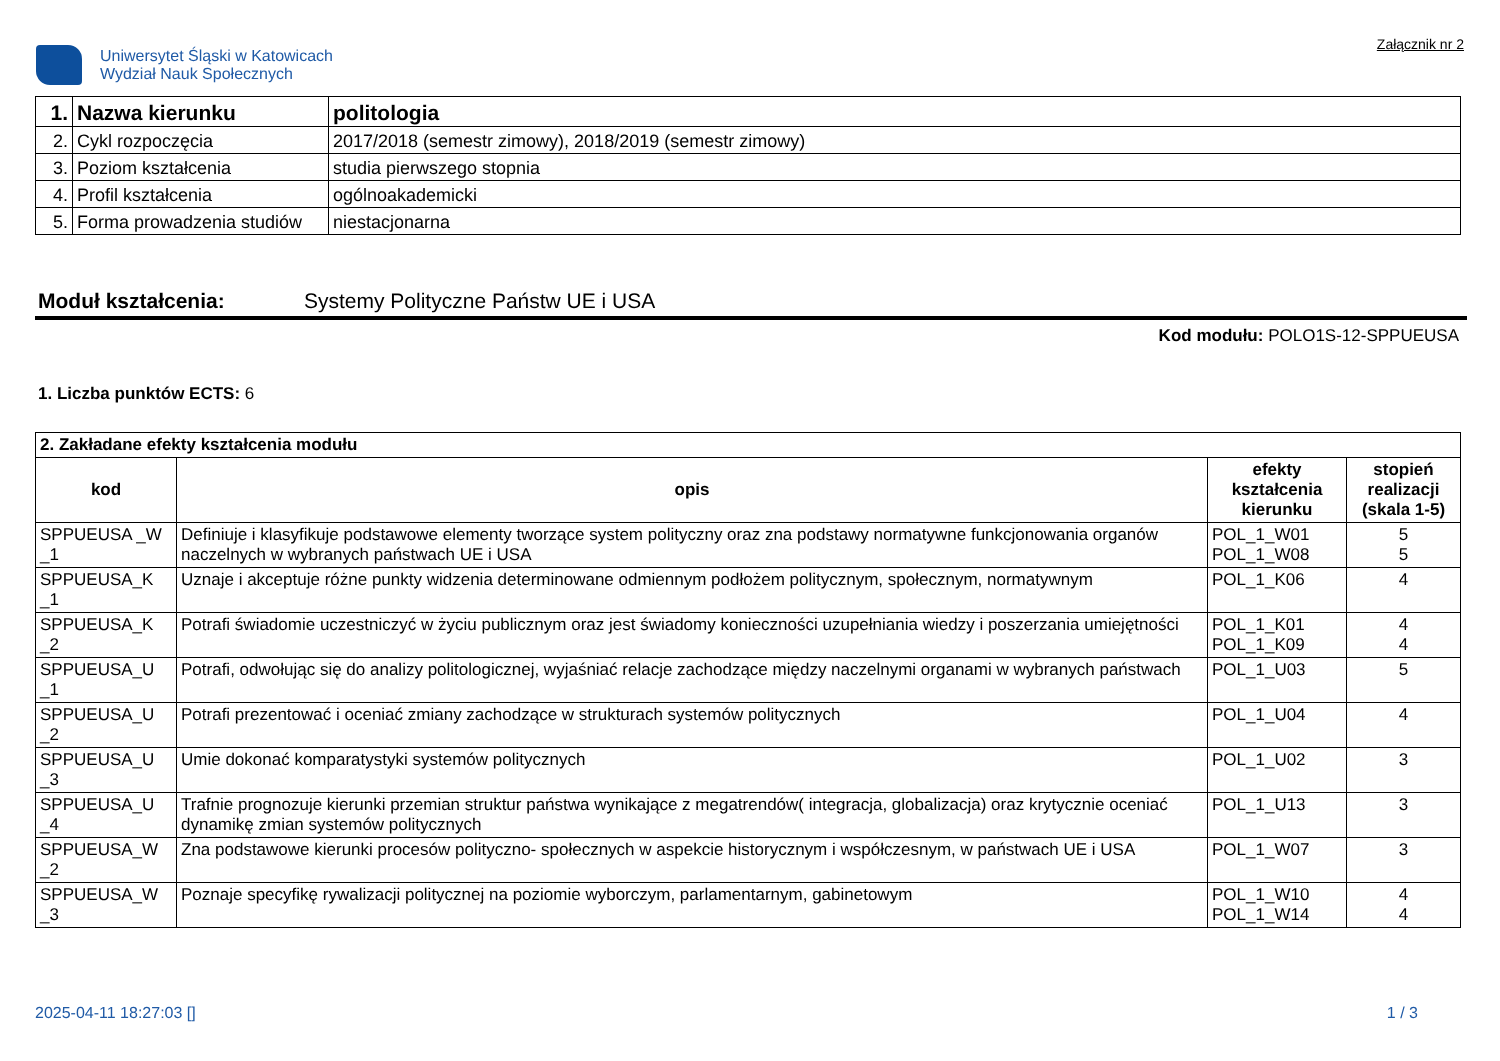Uniwersytet Śląski w Katowicach
Wydział Nauk Społecznych
Załącznik nr 2
| 1. | Nazwa kierunku | politologia |
| 2. | Cykl rozpoczęcia | 2017/2018 (semestr zimowy), 2018/2019 (semestr zimowy) |
| 3. | Poziom kształcenia | studia pierwszego stopnia |
| 4. | Profil kształcenia | ogólnoakademicki |
| 5. | Forma prowadzenia studiów | niestacjonarna |
Moduł kształcenia: Systemy Polityczne Państw UE i USA
Kod modułu: POLO1S-12-SPPUEUSA
1. Liczba punktów ECTS: 6
| 2. Zakładane efekty kształcenia modułu | | | |
| kod | opis | efekty kształcenia kierunku | stopień realizacji (skala 1-5) |
| SPPUEUSA _W _1 | Definiuje i klasyfikuje podstawowe elementy tworzące system polityczny oraz zna podstawy normatywne funkcjonowania organów naczelnych w wybranych państwach UE i USA | POL_1_W01 POL_1_W08 | 5 5 |
| SPPUEUSA_K _1 | Uznaje i akceptuje różne punkty widzenia determinowane odmiennym podłożem politycznym, społecznym, normatywnym | POL_1_K06 | 4 |
| SPPUEUSA_K _2 | Potrafi świadomie uczestniczyć w życiu publicznym oraz jest świadomy konieczności uzupełniania wiedzy i poszerzania umiejętności | POL_1_K01 POL_1_K09 | 4 4 |
| SPPUEUSA_U _1 | Potrafi, odwołując się do analizy politologicznej, wyjaśniać relacje zachodzące między naczelnymi organami w wybranych państwach | POL_1_U03 | 5 |
| SPPUEUSA_U _2 | Potrafi prezentować i oceniać zmiany zachodzące w strukturach systemów politycznych | POL_1_U04 | 4 |
| SPPUEUSA_U _3 | Umie dokonać komparatystyki systemów politycznych | POL_1_U02 | 3 |
| SPPUEUSA_U _4 | Trafnie prognozuje kierunki przemian struktur państwa wynikające z megatrendów( integracja, globalizacja) oraz krytycznie oceniać dynamikę zmian systemów politycznych | POL_1_U13 | 3 |
| SPPUEUSA_W _2 | Zna podstawowe kierunki procesów polityczno- społecznych w aspekcie historycznym i współczesnym, w państwach UE i USA | POL_1_W07 | 3 |
| SPPUEUSA_W _3 | Poznaje specyfikę rywalizacji politycznej na poziomie wyborczym, parlamentarnym, gabinetowym | POL_1_W10 POL_1_W14 | 4 4 |
2025-04-11 18:27:03 [] 1 / 3